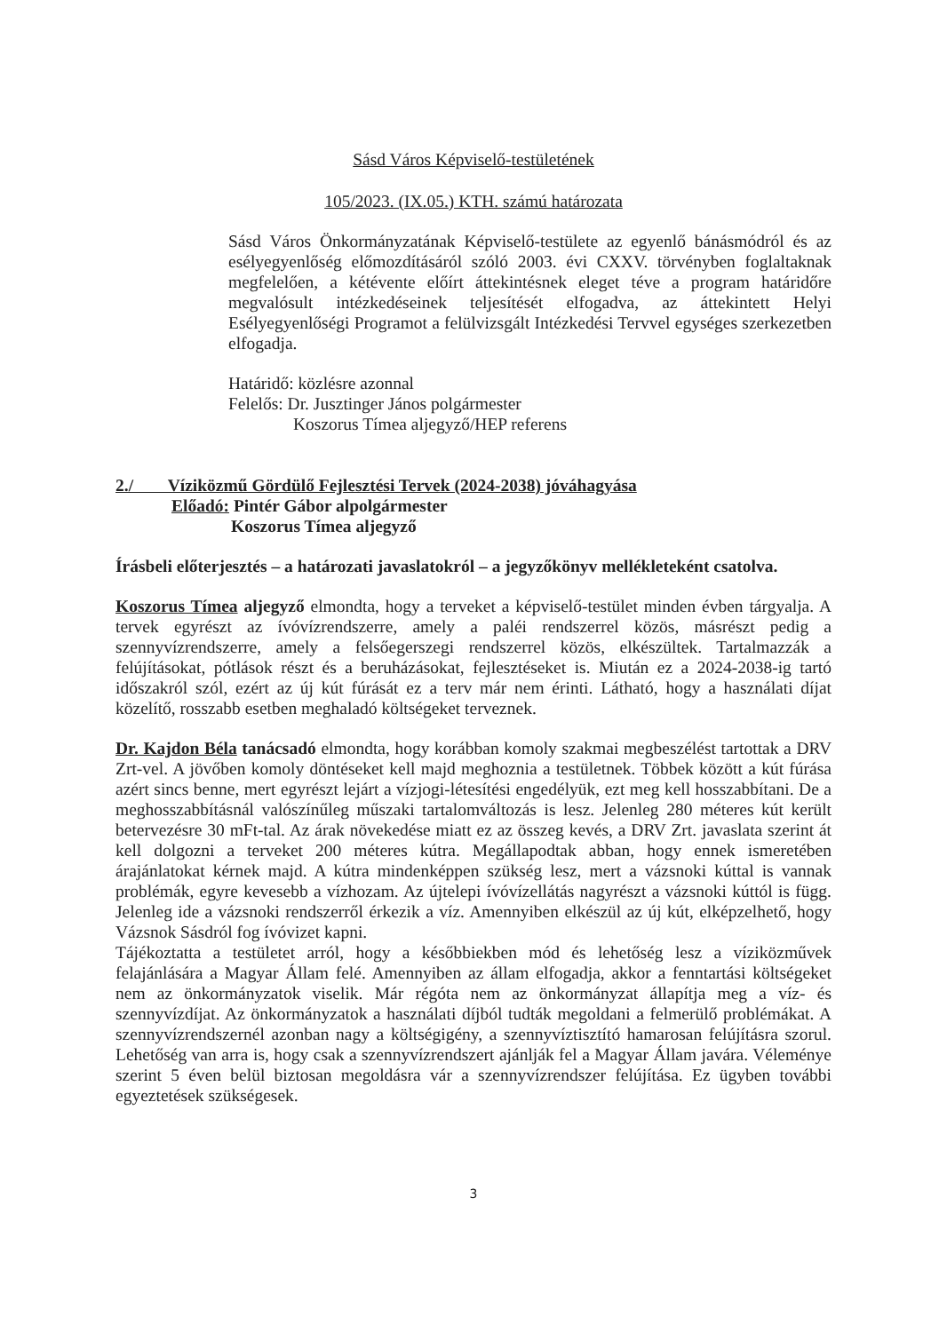Sásd Város Képviselő-testületének
105/2023. (IX.05.) KTH. számú határozata
Sásd Város Önkormányzatának Képviselő-testülete az egyenlő bánásmódról és az esélyegyenlőség előmozdításáról szóló 2003. évi CXXV. törvényben foglaltaknak megfelelően, a kétévente előírt áttekintésnek eleget téve a program határidőre megvalósult intézkedéseinek teljesítését elfogadva, az áttekintett Helyi Esélyegyenlőségi Programot a felülvizsgált Intézkedési Tervvel egységes szerkezetben elfogadja.
Határidő: közlésre azonnal
Felelős: Dr. Jusztinger János polgármester
Koszorus Tímea aljegyző/HEP referens
2./ Víziközmű Gördülő Fejlesztési Tervek (2024-2038) jóváhagyása
Előadó: Pintér Gábor alpolgármester
Koszorus Tímea aljegyző
Írásbeli előterjesztés – a határozati javaslatokról – a jegyzőkönyv mellékleteként csatolva.
Koszorus Tímea aljegyző elmondta, hogy a terveket a képviselő-testület minden évben tárgyalja. A tervek egyrészt az ívóvízrendszerre, amely a paléi rendszerrel közös, másrészt pedig a szennyvízrendszerre, amely a felsőegerszegi rendszerrel közös, elkészültek. Tartalmazzák a felújításokat, pótlások részt és a beruházásokat, fejlesztéseket is. Miután ez a 2024-2038-ig tartó időszakról szól, ezért az új kút fúrását ez a terv már nem érinti. Látható, hogy a használati díjat közelítő, rosszabb esetben meghaladó költségeket terveznek.
Dr. Kajdon Béla tanácsadó elmondta, hogy korábban komoly szakmai megbeszélést tartottak a DRV Zrt-vel. A jövőben komoly döntéseket kell majd meghoznia a testületnek. Többek között a kút fúrása azért sincs benne, mert egyrészt lejárt a vízjogi-létesítési engedélyük, ezt meg kell hosszabbítani. De a meghosszabbításnál valószínűleg műszaki tartalomváltozás is lesz. Jelenleg 280 méteres kút került betervezésre 30 mFt-tal. Az árak növekedése miatt ez az összeg kevés, a DRV Zrt. javaslata szerint át kell dolgozni a terveket 200 méteres kútra. Megállapodtak abban, hogy ennek ismeretében árajánlatokat kérnek majd. A kútra mindenképpen szükség lesz, mert a vázsnoki kúttal is vannak problémák, egyre kevesebb a vízhozam. Az újtelepi ívóvízellátás nagyrészt a vázsnoki kúttól is függ. Jelenleg ide a vázsnoki rendszerről érkezik a víz. Amennyiben elkészül az új kút, elképzelhető, hogy Vázsnok Sásdról fog ívóvizet kapni.
Tájékoztatta a testületet arról, hogy a későbbiekben mód és lehetőség lesz a víziközművek felajánlására a Magyar Állam felé. Amennyiben az állam elfogadja, akkor a fenntartási költségeket nem az önkormányzatok viselik. Már régóta nem az önkormányzat állapítja meg a víz- és szennyvízdíjat. Az önkormányzatok a használati díjból tudták megoldani a felmerülő problémákat. A szennyvízrendszernél azonban nagy a költségigény, a szennyvíztisztító hamarosan felújításra szorul. Lehetőség van arra is, hogy csak a szennyvízrendszert ajánlják fel a Magyar Állam javára. Véleménye szerint 5 éven belül biztosan megoldásra vár a szennyvízrendszer felújítása. Ez ügyben további egyeztetések szükségesek.
3